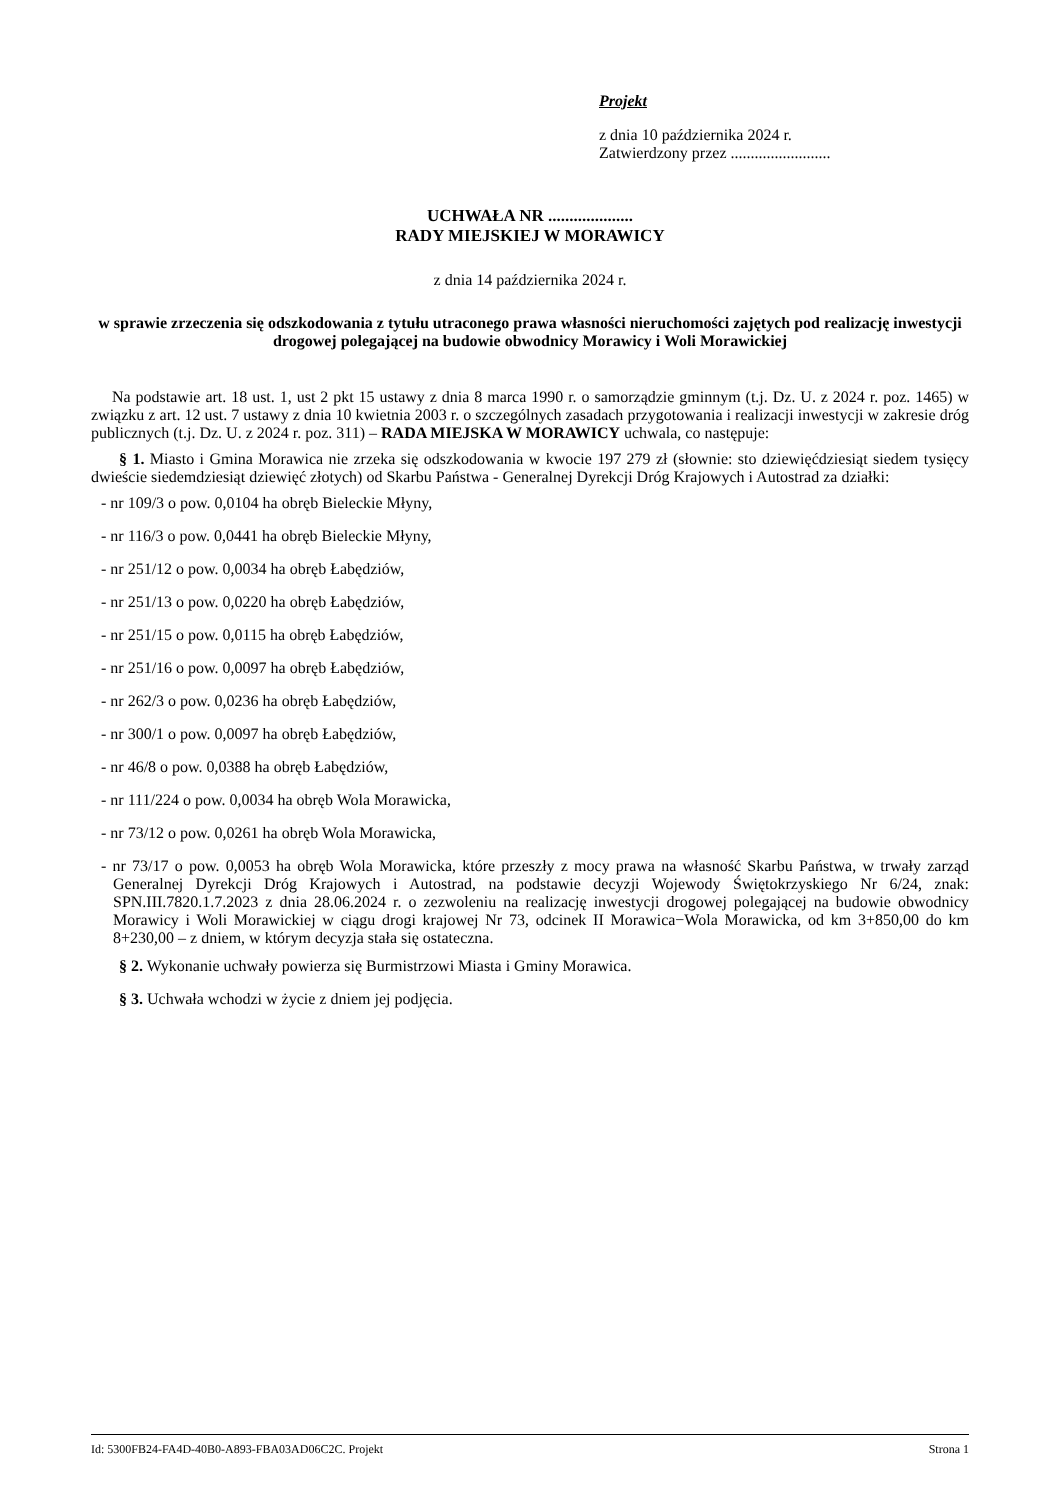Projekt
z dnia 10 października 2024 r.
Zatwierdzony przez .........................
UCHWAŁA NR ....................
RADY MIEJSKIEJ W MORAWICY
z dnia 14 października 2024 r.
w sprawie zrzeczenia się odszkodowania z tytułu utraconego prawa własności nieruchomości zajętych pod realizację inwestycji drogowej polegającej na budowie obwodnicy Morawicy i Woli Morawickiej
Na podstawie art. 18 ust. 1, ust 2 pkt 15 ustawy z dnia 8 marca 1990 r. o samorządzie gminnym (t.j. Dz. U. z 2024 r. poz. 1465) w związku z art. 12 ust. 7 ustawy z dnia 10 kwietnia 2003 r. o szczególnych zasadach przygotowania i realizacji inwestycji w zakresie dróg publicznych (t.j. Dz. U. z 2024 r. poz. 311) – RADA MIEJSKA W MORAWICY uchwala, co następuje:
§ 1. Miasto i Gmina Morawica nie zrzeka się odszkodowania w kwocie 197 279 zł (słownie: sto dziewięćdziesiąt siedem tysięcy dwieście siedemdziesiąt dziewięć złotych) od Skarbu Państwa - Generalnej Dyrekcji Dróg Krajowych i Autostrad za działki:
- nr 109/3 o pow. 0,0104 ha obręb Bieleckie Młyny,
- nr 116/3 o pow. 0,0441 ha obręb Bieleckie Młyny,
- nr 251/12 o pow. 0,0034 ha obręb Łabędziów,
- nr 251/13 o pow. 0,0220 ha obręb Łabędziów,
- nr 251/15 o pow. 0,0115 ha obręb Łabędziów,
- nr 251/16 o pow. 0,0097 ha obręb Łabędziów,
- nr 262/3 o pow. 0,0236 ha obręb Łabędziów,
- nr 300/1 o pow. 0,0097 ha obręb Łabędziów,
- nr 46/8 o pow. 0,0388 ha obręb Łabędziów,
- nr 111/224 o pow. 0,0034 ha obręb Wola Morawicka,
- nr 73/12 o pow. 0,0261 ha obręb Wola Morawicka,
- nr 73/17 o pow. 0,0053 ha obręb Wola Morawicka, które przeszły z mocy prawa na własność Skarbu Państwa, w trwały zarząd Generalnej Dyrekcji Dróg Krajowych i Autostrad, na podstawie decyzji Wojewody Świętokrzyskiego Nr 6/24, znak: SPN.III.7820.1.7.2023 z dnia 28.06.2024 r. o zezwoleniu na realizację inwestycji drogowej polegającej na budowie obwodnicy Morawicy i Woli Morawickiej w ciągu drogi krajowej Nr 73, odcinek II Morawica−Wola Morawicka, od km 3+850,00 do km 8+230,00 – z dniem, w którym decyzja stała się ostateczna.
§ 2. Wykonanie uchwały powierza się Burmistrzowi Miasta i Gminy Morawica.
§ 3. Uchwała wchodzi w życie z dniem jej podjęcia.
Id: 5300FB24-FA4D-40B0-A893-FBA03AD06C2C. Projekt Strona 1